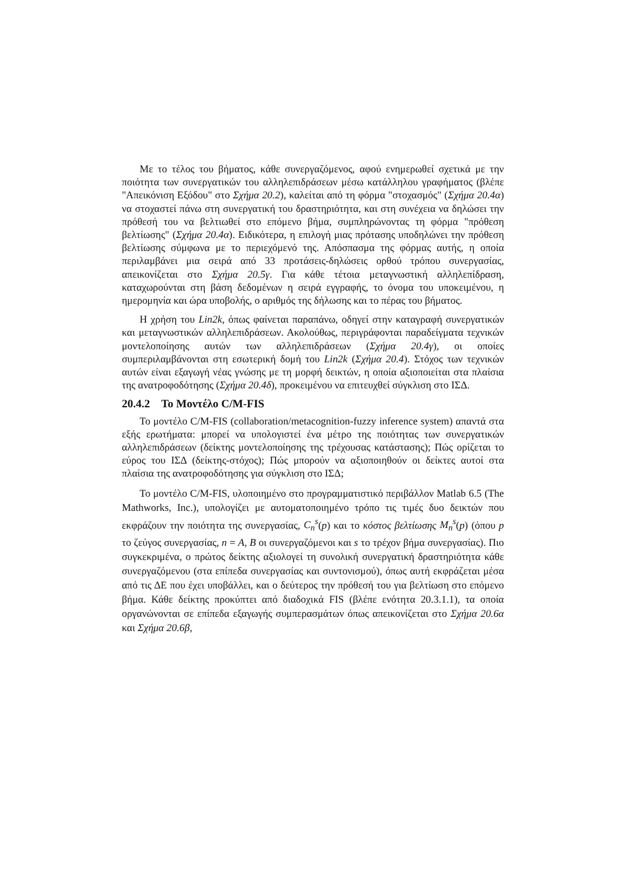Με το τέλος του βήματος, κάθε συνεργαζόμενος, αφού ενημερωθεί σχετικά με την ποιότητα των συνεργατικών του αλληλεπιδράσεων μέσω κατάλληλου γραφήματος (βλέπε "Απεικόνιση Εξόδου" στο Σχήμα 20.2), καλείται από τη φόρμα "στοχασμός" (Σχήμα 20.4α) να στοχαστεί πάνω στη συνεργατική του δραστηριότητα, και στη συνέχεια να δηλώσει την πρόθεσή του να βελτιωθεί στο επόμενο βήμα, συμπληρώνοντας τη φόρμα "πρόθεση βελτίωσης" (Σχήμα 20.4α). Ειδικότερα, η επιλογή μιας πρότασης υποδηλώνει την πρόθεση βελτίωσης σύμφωνα με το περιεχόμενό της. Απόσπασμα της φόρμας αυτής, η οποία περιλαμβάνει μια σειρά από 33 προτάσεις-δηλώσεις ορθού τρόπου συνεργασίας, απεικονίζεται στο Σχήμα 20.5γ. Για κάθε τέτοια μεταγνωστική αλληλεπίδραση, καταχωρούνται στη βάση δεδομένων η σειρά εγγραφής, το όνομα του υποκειμένου, η ημερομηνία και ώρα υποβολής, ο αριθμός της δήλωσης και το πέρας του βήματος.
Η χρήση του Lin2k, όπως φαίνεται παραπάνω, οδηγεί στην καταγραφή συνεργατικών και μεταγνωστικών αλληλεπιδράσεων. Ακολούθως, περιγράφονται παραδείγματα τεχνικών μοντελοποίησης αυτών των αλληλεπιδράσεων (Σχήμα 20.4γ), οι οποίες συμπεριλαμβάνονται στη εσωτερική δομή του Lin2k (Σχήμα 20.4). Στόχος των τεχνικών αυτών είναι εξαγωγή νέας γνώσης με τη μορφή δεικτών, η οποία αξιοποιείται στα πλαίσια της ανατροφοδότησης (Σχήμα 20.4δ), προκειμένου να επιτευχθεί σύγκλιση στο ΙΣΔ.
20.4.2 Το Μοντέλο C/M-FIS
Το μοντέλο C/M-FIS (collaboration/metacognition-fuzzy inference system) απαντά στα εξής ερωτήματα: μπορεί να υπολογιστεί ένα μέτρο της ποιότητας των συνεργατικών αλληλεπιδράσεων (δείκτης μοντελοποίησης της τρέχουσας κατάστασης); Πώς ορίζεται το εύρος του ΙΣΔ (δείκτης-στόχος); Πώς μπορούν να αξιοποιηθούν οι δείκτες αυτοί στα πλαίσια της ανατροφοδότησης για σύγκλιση στο ΙΣΔ;
Το μοντέλο C/M-FIS, υλοποιημένο στο προγραμματιστικό περιβάλλον Matlab 6.5 (The Mathworks, Inc.), υπολογίζει με αυτοματοποιημένο τρόπο τις τιμές δυο δεικτών που εκφράζουν την ποιότητα της συνεργασίας, C<sub>n</sub><sup>s</sup>(p) και το κόστος βελτίωσης M<sub>n</sub><sup>s</sup>(p) (όπου p το ζεύγος συνεργασίας, n = A, B οι συνεργαζόμενοι και s το τρέχον βήμα συνεργασίας). Πιο συγκεκριμένα, ο πρώτος δείκτης αξιολογεί τη συνολική συνεργατική δραστηριότητα κάθε συνεργαζόμενου (στα επίπεδα συνεργασίας και συντονισμού), όπως αυτή εκφράζεται μέσα από τις ΔΕ που έχει υποβάλλει, και ο δεύτερος την πρόθεσή του για βελτίωση στο επόμενο βήμα. Κάθε δείκτης προκύπτει από διαδοχικά FIS (βλέπε ενότητα 20.3.1.1), τα οποία οργανώνονται σε επίπεδα εξαγωγής συμπερασμάτων όπως απεικονίζεται στο Σχήμα 20.6α και Σχήμα 20.6β,